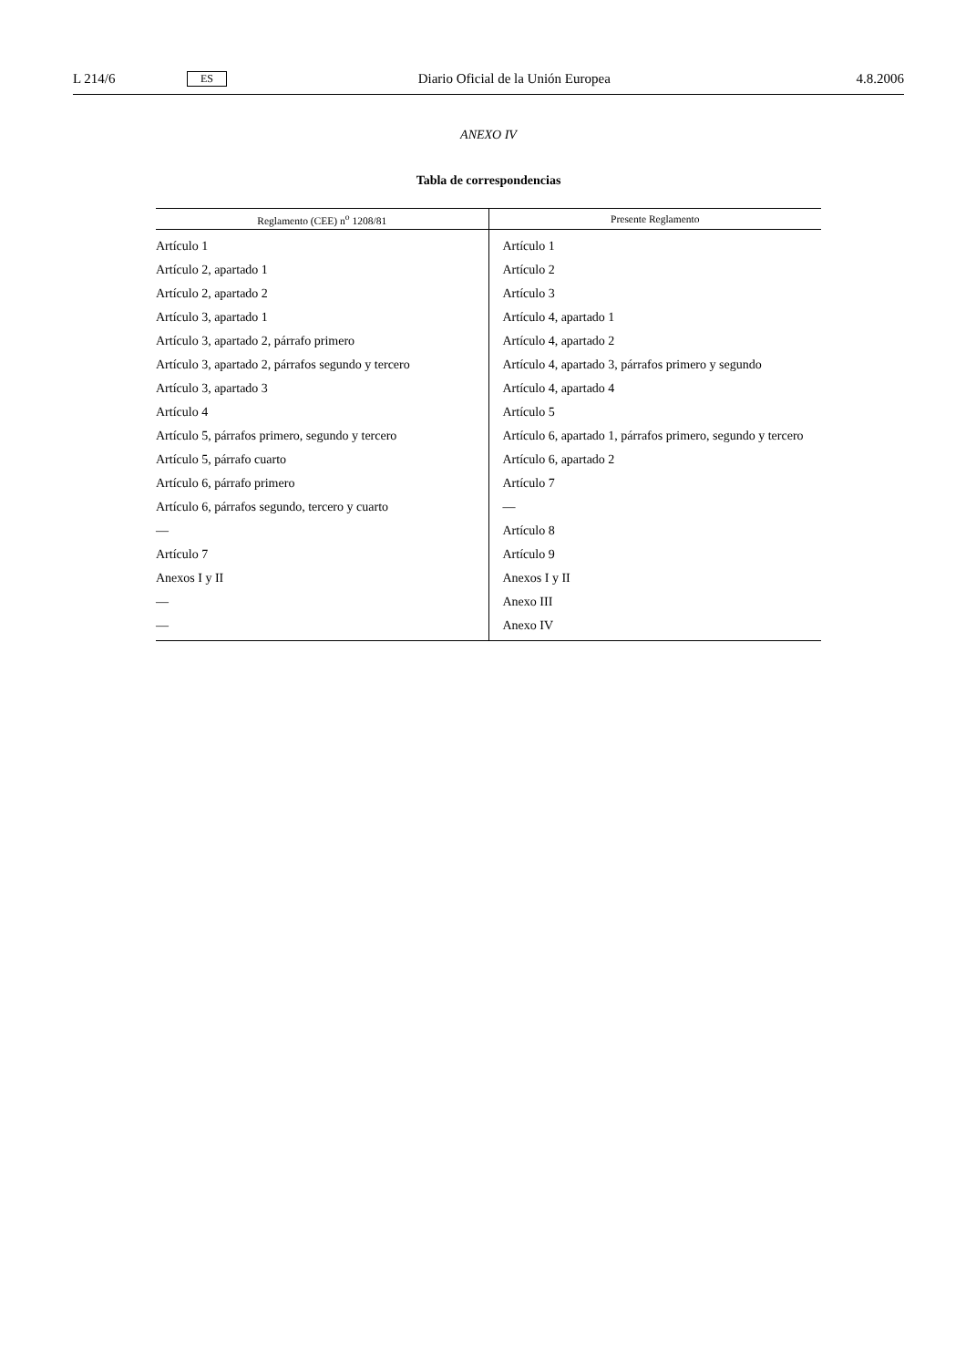L 214/6 ES Diario Oficial de la Unión Europea 4.8.2006
ANEXO IV
Tabla de correspondencias
| Reglamento (CEE) n<sup>o</sup> 1208/81 | Presente Reglamento |
| --- | --- |
| Artículo 1 | Artículo 1 |
| Artículo 2, apartado 1 | Artículo 2 |
| Artículo 2, apartado 2 | Artículo 3 |
| Artículo 3, apartado 1 | Artículo 4, apartado 1 |
| Artículo 3, apartado 2, párrafo primero | Artículo 4, apartado 2 |
| Artículo 3, apartado 2, párrafos segundo y tercero | Artículo 4, apartado 3, párrafos primero y segundo |
| Artículo 3, apartado 3 | Artículo 4, apartado 4 |
| Artículo 4 | Artículo 5 |
| Artículo 5, párrafos primero, segundo y tercero | Artículo 6, apartado 1, párrafos primero, segundo y tercero |
| Artículo 5, párrafo cuarto | Artículo 6, apartado 2 |
| Artículo 6, párrafo primero | Artículo 7 |
| Artículo 6, párrafos segundo, tercero y cuarto | — |
| — | Artículo 8 |
| Artículo 7 | Artículo 9 |
| Anexos I y II | Anexos I y II |
| — | Anexo III |
| — | Anexo IV |